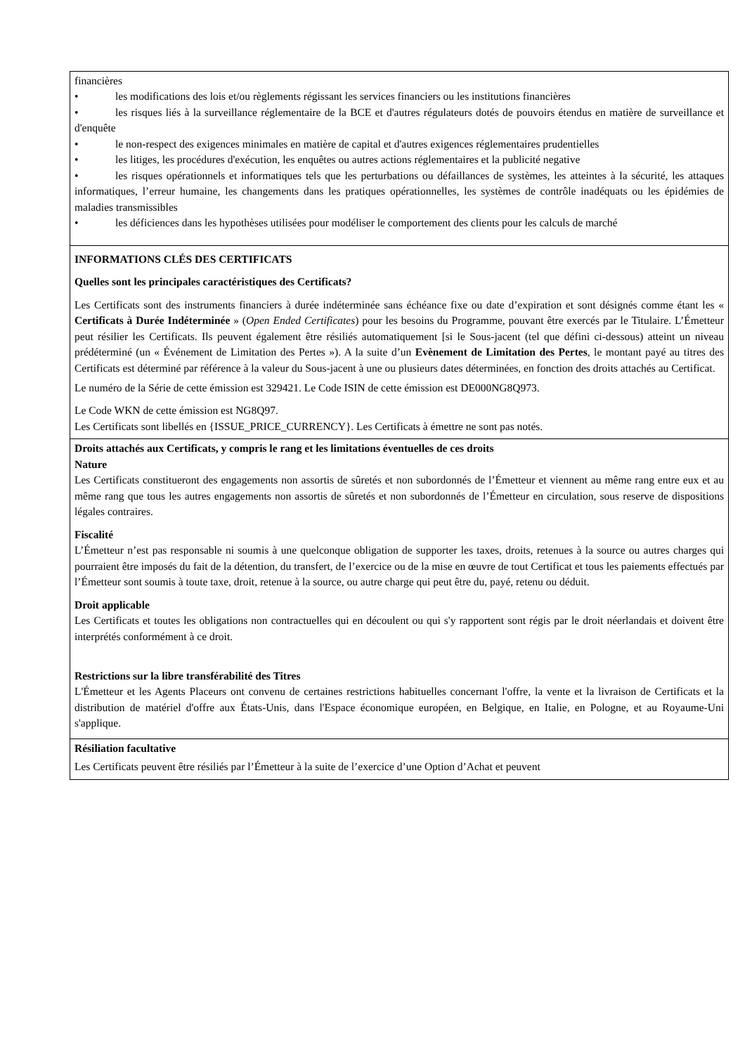financières
• les modifications des lois et/ou règlements régissant les services financiers ou les institutions financières
• les risques liés à la surveillance réglementaire de la BCE et d'autres régulateurs dotés de pouvoirs étendus en matière de surveillance et d'enquête
• le non-respect des exigences minimales en matière de capital et d'autres exigences réglementaires prudentielles
• les litiges, les procédures d'exécution, les enquêtes ou autres actions réglementaires et la publicité negative
• les risques opérationnels et informatiques tels que les perturbations ou défaillances de systèmes, les atteintes à la sécurité, les attaques informatiques, l’erreur humaine, les changements dans les pratiques opérationnelles, les systèmes de contrôle inadéquats ou les épidémies de maladies transmissibles
• les déficiences dans les hypothèses utilisées pour modéliser le comportement des clients pour les calculs de marché
INFORMATIONS CLÉS DES CERTIFICATS
Quelles sont les principales caractéristiques des Certificats?
Les Certificats sont des instruments financiers à durée indéterminée sans échéance fixe ou date d’expiration et sont désignés comme étant les « Certificats à Durée Indéterminée » (Open Ended Certificates) pour les besoins du Programme, pouvant être exercés par le Titulaire. L’Émetteur peut résilier les Certificats. Ils peuvent également être résiliés automatiquement [si le Sous-jacent (tel que défini ci-dessous) atteint un niveau prédéterminé (un « Événement de Limitation des Pertes »). A la suite d’un Evènement de Limitation des Pertes, le montant payé au titres des Certificats est déterminé par référence à la valeur du Sous-jacent à une ou plusieurs dates déterminées, en fonction des droits attachés au Certificat.
Le numéro de la Série de cette émission est 329421. Le Code ISIN de cette émission est DE000NG8Q973.
Le Code WKN de cette émission est NG8Q97.
Les Certificats sont libellés en {ISSUE_PRICE_CURRENCY}. Les Certificats à émettre ne sont pas notés.
Droits attachés aux Certificats, y compris le rang et les limitations éventuelles de ces droits
Nature
Les Certificats constitueront des engagements non assortis de sûretés et non subordonnés de l’Émetteur et viennent au même rang entre eux et au même rang que tous les autres engagements non assortis de sûretés et non subordonnés de l’Émetteur en circulation, sous reserve de dispositions légales contraires.
Fiscalité
L’Émetteur n’est pas responsable ni soumis à une quelconque obligation de supporter les taxes, droits, retenues à la source ou autres charges qui pourraient être imposés du fait de la détention, du transfert, de l’exercice ou de la mise en œuvre de tout Certificat et tous les paiements effectués par l’Émetteur sont soumis à toute taxe, droit, retenue à la source, ou autre charge qui peut être du, payé, retenu ou déduit.
Droit applicable
Les Certificats et toutes les obligations non contractuelles qui en découlent ou qui s'y rapportent sont régis par le droit néerlandais et doivent être interprétés conformément à ce droit.
Restrictions sur la libre transférabilité des Titres
L'Émetteur et les Agents Placeurs ont convenu de certaines restrictions habituelles concernant l'offre, la vente et la livraison de Certificats et la distribution de matériel d'offre aux États-Unis, dans l'Espace économique européen, en Belgique, en Italie, en Pologne, et au Royaume-Uni s'applique.
Résiliation facultative
Les Certificats peuvent être résiliés par l’Émetteur à la suite de l’exercice d’une Option d’Achat et peuvent